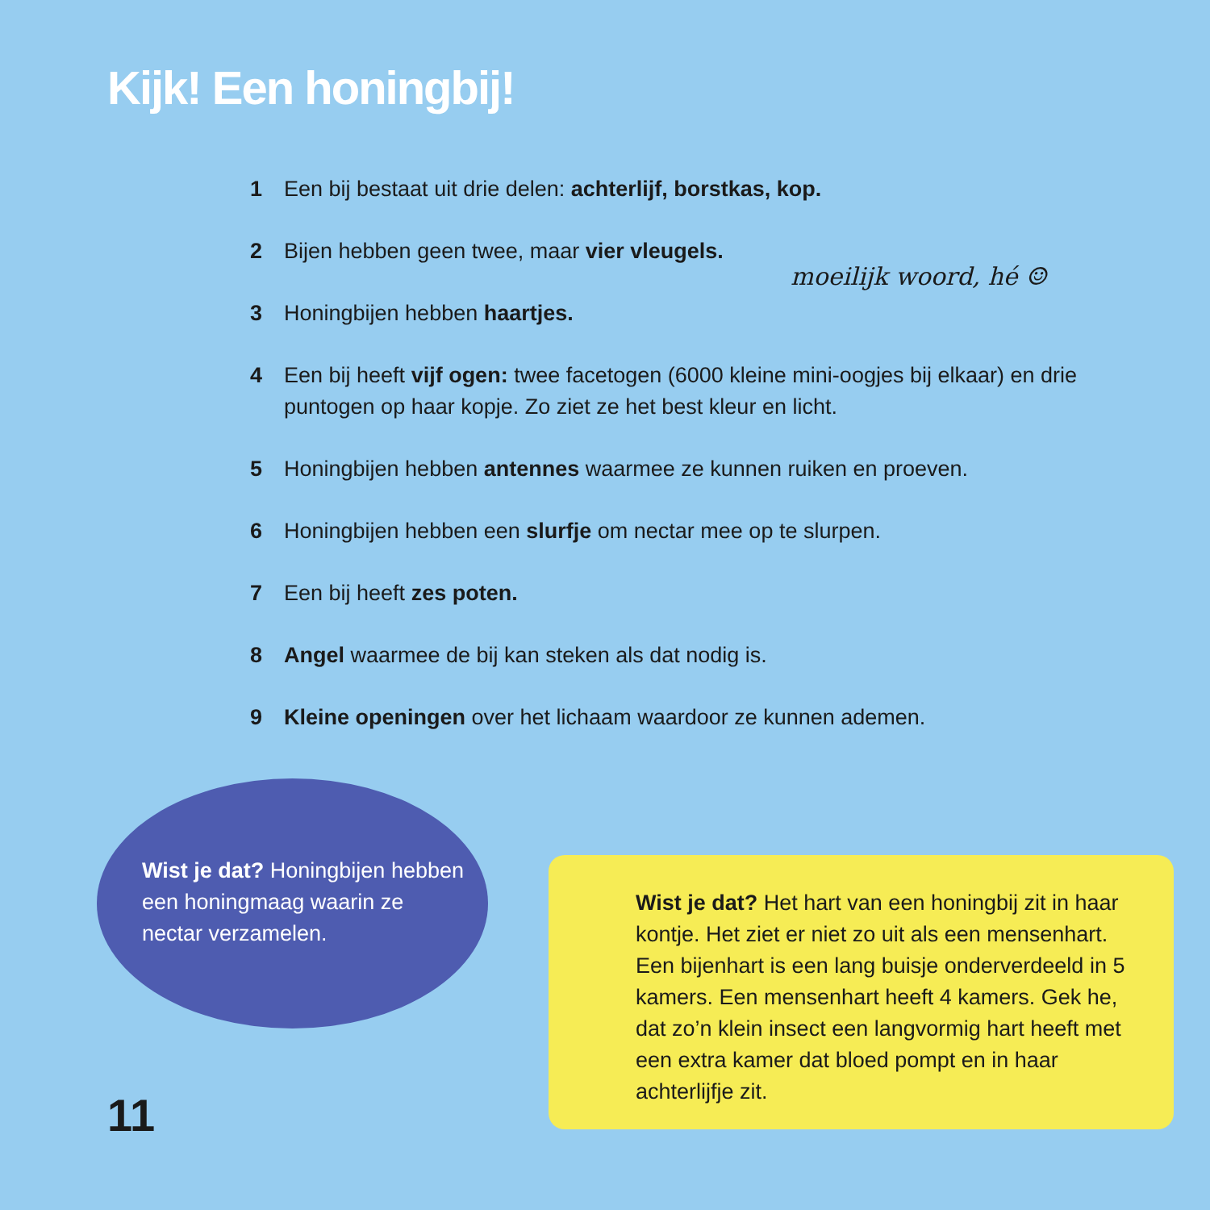Kijk! Een honingbij!
1 Een bij bestaat uit drie delen: achterlijf, borstkas, kop.
2 Bijen hebben geen twee, maar vier vleugels.
3 Honingbijen hebben haartjes.
4 Een bij heeft vijf ogen: twee facetogen (6000 kleine mini-oogjes bij elkaar) en drie puntogen op haar kopje. Zo ziet ze het best kleur en licht.
5 Honingbijen hebben antennes waarmee ze kunnen ruiken en proeven.
6 Honingbijen hebben een slurfje om nectar mee op te slurpen.
7 Een bij heeft zes poten.
8 Angel waarmee de bij kan steken als dat nodig is.
9 Kleine openingen over het lichaam waardoor ze kunnen ademen.
moeilijk woord, hé ☺
Wist je dat? Honingbijen hebben een honingmaag waarin ze nectar verzamelen.
Wist je dat? Het hart van een honingbij zit in haar kontje. Het ziet er niet zo uit als een mensenhart. Een bijenhart is een lang buisje onderverdeeld in 5 kamers. Een mensenhart heeft 4 kamers. Gek he, dat zo’n klein insect een langvormig hart heeft met een extra kamer dat bloed pompt en in haar achterlijfje zit.
11